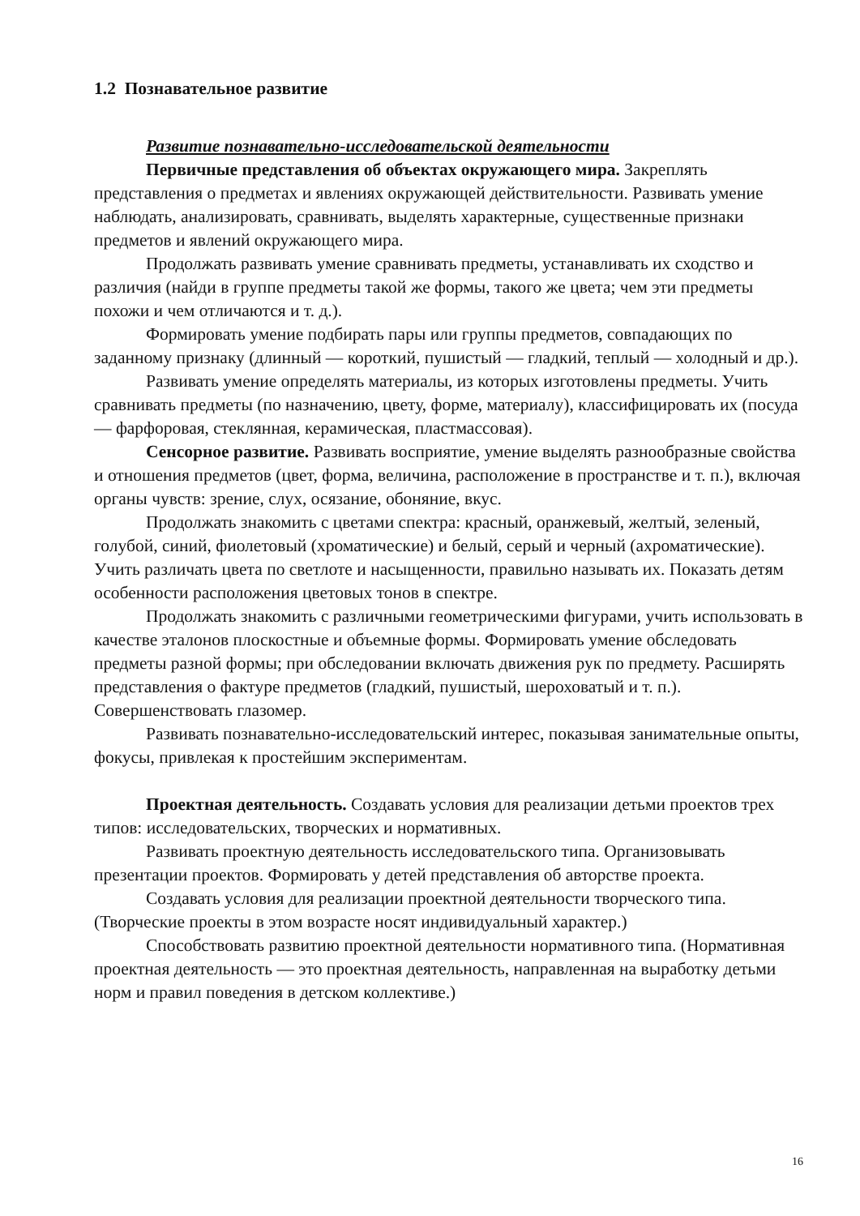1.2 Познавательное развитие
Развитие познавательно-исследовательской деятельности
Первичные представления об объектах окружающего мира. Закреплять представления о предметах и явлениях окружающей действительности. Развивать умение наблюдать, анализировать, сравнивать, выделять характерные, существенные признаки предметов и явлений окружающего мира.
Продолжать развивать умение сравнивать предметы, устанавливать их сходство и различия (найди в группе предметы такой же формы, такого же цвета; чем эти предметы похожи и чем отличаются и т. д.).
Формировать умение подбирать пары или группы предметов, совпадающих по заданному признаку (длинный — короткий, пушистый — гладкий, теплый — холодный и др.).
Развивать умение определять материалы, из которых изготовлены предметы. Учить сравнивать предметы (по назначению, цвету, форме, материалу), классифицировать их (посуда — фарфоровая, стеклянная, керамическая, пластмассовая).
Сенсорное развитие. Развивать восприятие, умение выделять разнообразные свойства и отношения предметов (цвет, форма, величина, расположение в пространстве и т. п.), включая органы чувств: зрение, слух, осязание, обоняние, вкус.
Продолжать знакомить с цветами спектра: красный, оранжевый, желтый, зеленый, голубой, синий, фиолетовый (хроматические) и белый, серый и черный (ахроматические). Учить различать цвета по светлоте и насыщенности, правильно называть их. Показать детям особенности расположения цветовых тонов в спектре.
Продолжать знакомить с различными геометрическими фигурами, учить использовать в качестве эталонов плоскостные и объемные формы. Формировать умение обследовать предметы разной формы; при обследовании включать движения рук по предмету. Расширять представления о фактуре предметов (гладкий, пушистый, шероховатый и т. п.). Совершенствовать глазомер.
Развивать познавательно-исследовательский интерес, показывая занимательные опыты, фокусы, привлекая к простейшим экспериментам.
Проектная деятельность. Создавать условия для реализации детьми проектов трех типов: исследовательских, творческих и нормативных.
Развивать проектную деятельность исследовательского типа. Организовывать презентации проектов. Формировать у детей представления об авторстве проекта.
Создавать условия для реализации проектной деятельности творческого типа. (Творческие проекты в этом возрасте носят индивидуальный характер.)
Способствовать развитию проектной деятельности нормативного типа. (Нормативная проектная деятельность — это проектная деятельность, направленная на выработку детьми норм и правил поведения в детском коллективе.)
16